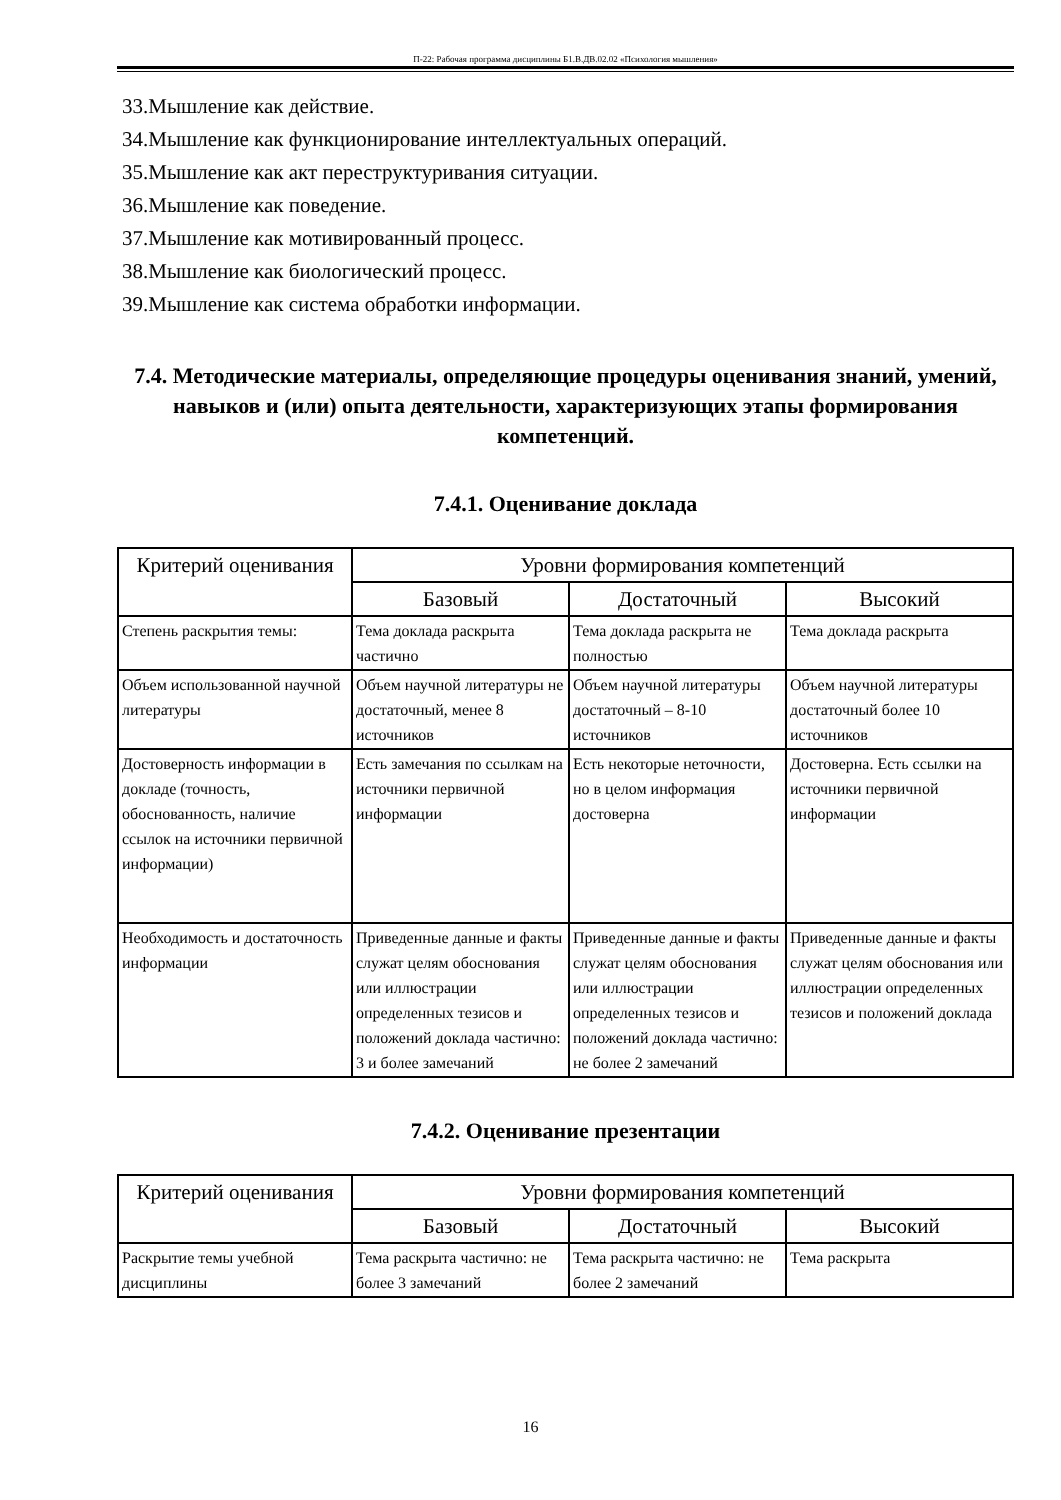П-22: Рабочая программа дисциплины Б1.В.ДВ.02.02 «Психология мышления»
33.Мышление как действие.
34.Мышление как функционирование интеллектуальных операций.
35.Мышление как акт переструктуривания ситуации.
36.Мышление как поведение.
37.Мышление как мотивированный процесс.
38.Мышление как биологический процесс.
39.Мышление как система обработки информации.
7.4. Методические материалы, определяющие процедуры оценивания знаний, умений, навыков и (или) опыта деятельности, характеризующих этапы формирования компетенций.
7.4.1. Оценивание доклада
| Критерий оценивания | Уровни формирования компетенций | | |
| --- | --- | --- | --- |
| | Базовый | Достаточный | Высокий |
| Степень раскрытия темы: | Тема доклада раскрыта частично | Тема доклада раскрыта не полностью | Тема доклада раскрыта |
| Объем использованной научной литературы | Объем научной литературы не достаточный, менее 8 источников | Объем научной литературы достаточный – 8-10 источников | Объем научной литературы достаточный более 10 источников |
| Достоверность информации в докладе (точность, обоснованность, наличие ссылок на источники первичной информации) | Есть замечания по ссылкам на источники первичной информации | Есть некоторые неточности, но в целом информация достоверна | Достоверна. Есть ссылки на источники первичной информации |
| Необходимость и достаточность информации | Приведенные данные и факты служат целям обоснования или иллюстрации определенных тезисов и положений доклада частично: 3 и более замечаний | Приведенные данные и факты служат целям обоснования или иллюстрации определенных тезисов и положений доклада частично: не более 2 замечаний | Приведенные данные и факты служат целям обоснования или иллюстрации определенных тезисов и положений доклада |
7.4.2. Оценивание презентации
| Критерий оценивания | Уровни формирования компетенций | | |
| --- | --- | --- | --- |
| | Базовый | Достаточный | Высокий |
| Раскрытие темы учебной дисциплины | Тема раскрыта частично: не более 3 замечаний | Тема раскрыта частично: не более 2 замечаний | Тема раскрыта |
16